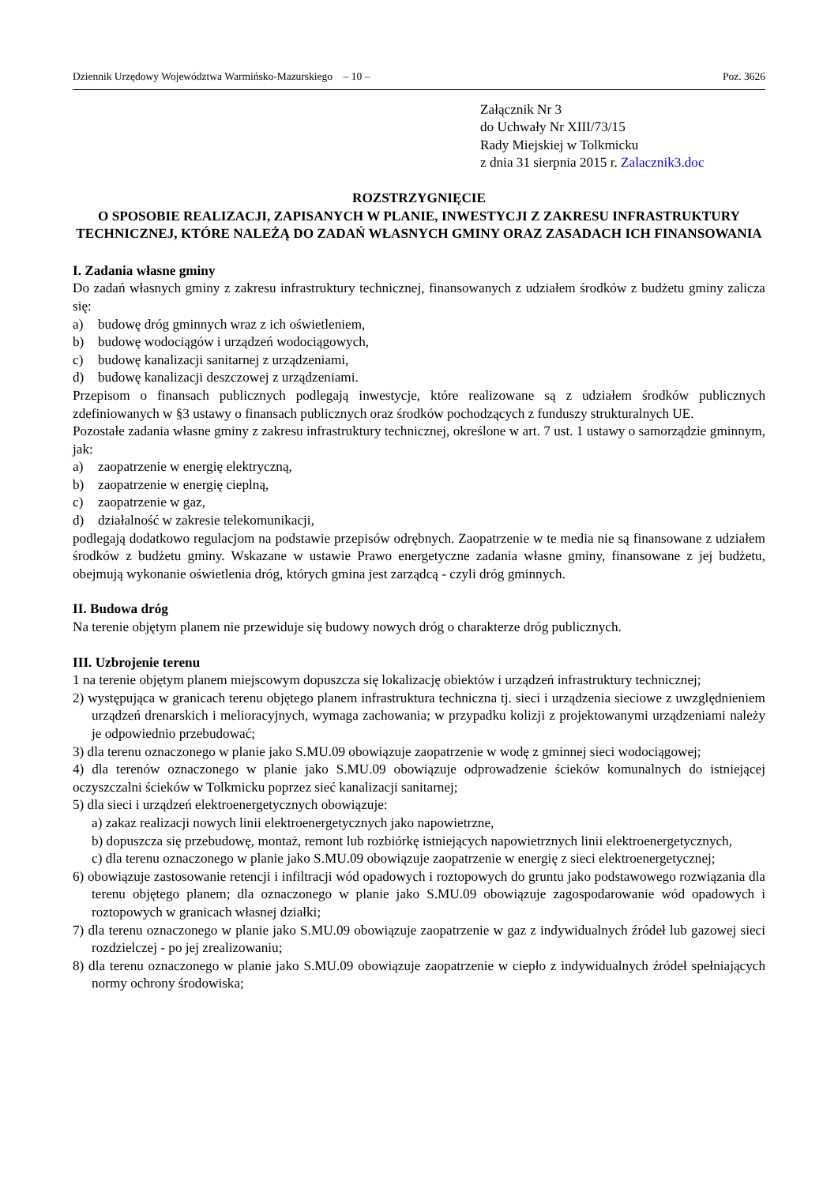Dziennik Urzędowy Województwa Warmińsko-Mazurskiego – 10 – Poz. 3626
Załącznik Nr 3
do Uchwały Nr XIII/73/15
Rady Miejskiej w Tolkmicku
z dnia 31 sierpnia 2015 r. Zalacznik3.doc
ROZSTRZYGNIĘCIE
O SPOSOBIE REALIZACJI, ZAPISANYCH W PLANIE, INWESTYCJI Z ZAKRESU INFRASTRUKTURY TECHNICZNEJ, KTÓRE NALEŻĄ DO ZADAŃ WŁASNYCH GMINY ORAZ ZASADACH ICH FINANSOWANIA
I. Zadania własne gminy
Do zadań własnych gminy z zakresu infrastruktury technicznej, finansowanych z udziałem środków z budżetu gminy zalicza się:
a) budowę dróg gminnych wraz z ich oświetleniem,
b) budowę wodociągów i urządzeń wodociągowych,
c) budowę kanalizacji sanitarnej z urządzeniami,
d) budowę kanalizacji deszczowej z urządzeniami.
Przepisom o finansach publicznych podlegają inwestycje, które realizowane są z udziałem środków publicznych zdefiniowanych w §3 ustawy o finansach publicznych oraz środków pochodzących z funduszy strukturalnych UE.
Pozostałe zadania własne gminy z zakresu infrastruktury technicznej, określone w art. 7 ust. 1 ustawy o samorządzie gminnym, jak:
a) zaopatrzenie w energię elektryczną,
b) zaopatrzenie w energię cieplną,
c) zaopatrzenie w gaz,
d) działalność w zakresie telekomunikacji,
podlegają dodatkowo regulacjom na podstawie przepisów odrębnych. Zaopatrzenie w te media nie są finansowane z udziałem środków z budżetu gminy. Wskazane w ustawie Prawo energetyczne zadania własne gminy, finansowane z jej budżetu, obejmują wykonanie oświetlenia dróg, których gmina jest zarządcą - czyli dróg gminnych.
II. Budowa dróg
Na terenie objętym planem nie przewiduje się budowy nowych dróg o charakterze dróg publicznych.
III. Uzbrojenie terenu
1 na terenie objętym planem miejscowym dopuszcza się lokalizację obiektów i urządzeń infrastruktury technicznej;
2) występująca w granicach terenu objętego planem infrastruktura techniczna tj. sieci i urządzenia sieciowe z uwzględnieniem urządzeń drenarskich i melioracyjnych, wymaga zachowania; w przypadku kolizji z projektowanymi urządzeniami należy je odpowiednio przebudować;
3) dla terenu oznaczonego w planie jako S.MU.09 obowiązuje zaopatrzenie w wodę z gminnej sieci wodociągowej;
4) dla terenów oznaczonego w planie jako S.MU.09 obowiązuje odprowadzenie ścieków komunalnych do istniejącej oczyszczalni ścieków w Tolkmicku poprzez sieć kanalizacji sanitarnej;
5) dla sieci i urządzeń elektroenergetycznych obowiązuje:
a) zakaz realizacji nowych linii elektroenergetycznych jako napowietrzne,
b) dopuszcza się przebudowę, montaż, remont lub rozbiórkę istniejących napowietrznych linii elektroenergetycznych,
c) dla terenu oznaczonego w planie jako S.MU.09 obowiązuje zaopatrzenie w energię z sieci elektroenergetycznej;
6) obowiązuje zastosowanie retencji i infiltracji wód opadowych i roztopowych do gruntu jako podstawowego rozwiązania dla terenu objętego planem; dla oznaczonego w planie jako S.MU.09 obowiązuje zagospodarowanie wód opadowych i roztopowych w granicach własnej działki;
7) dla terenu oznaczonego w planie jako S.MU.09 obowiązuje zaopatrzenie w gaz z indywidualnych źródeł lub gazowej sieci rozdzielczej - po jej zrealizowaniu;
8) dla terenu oznaczonego w planie jako S.MU.09 obowiązuje zaopatrzenie w ciepło z indywidualnych źródeł spełniających normy ochrony środowiska;